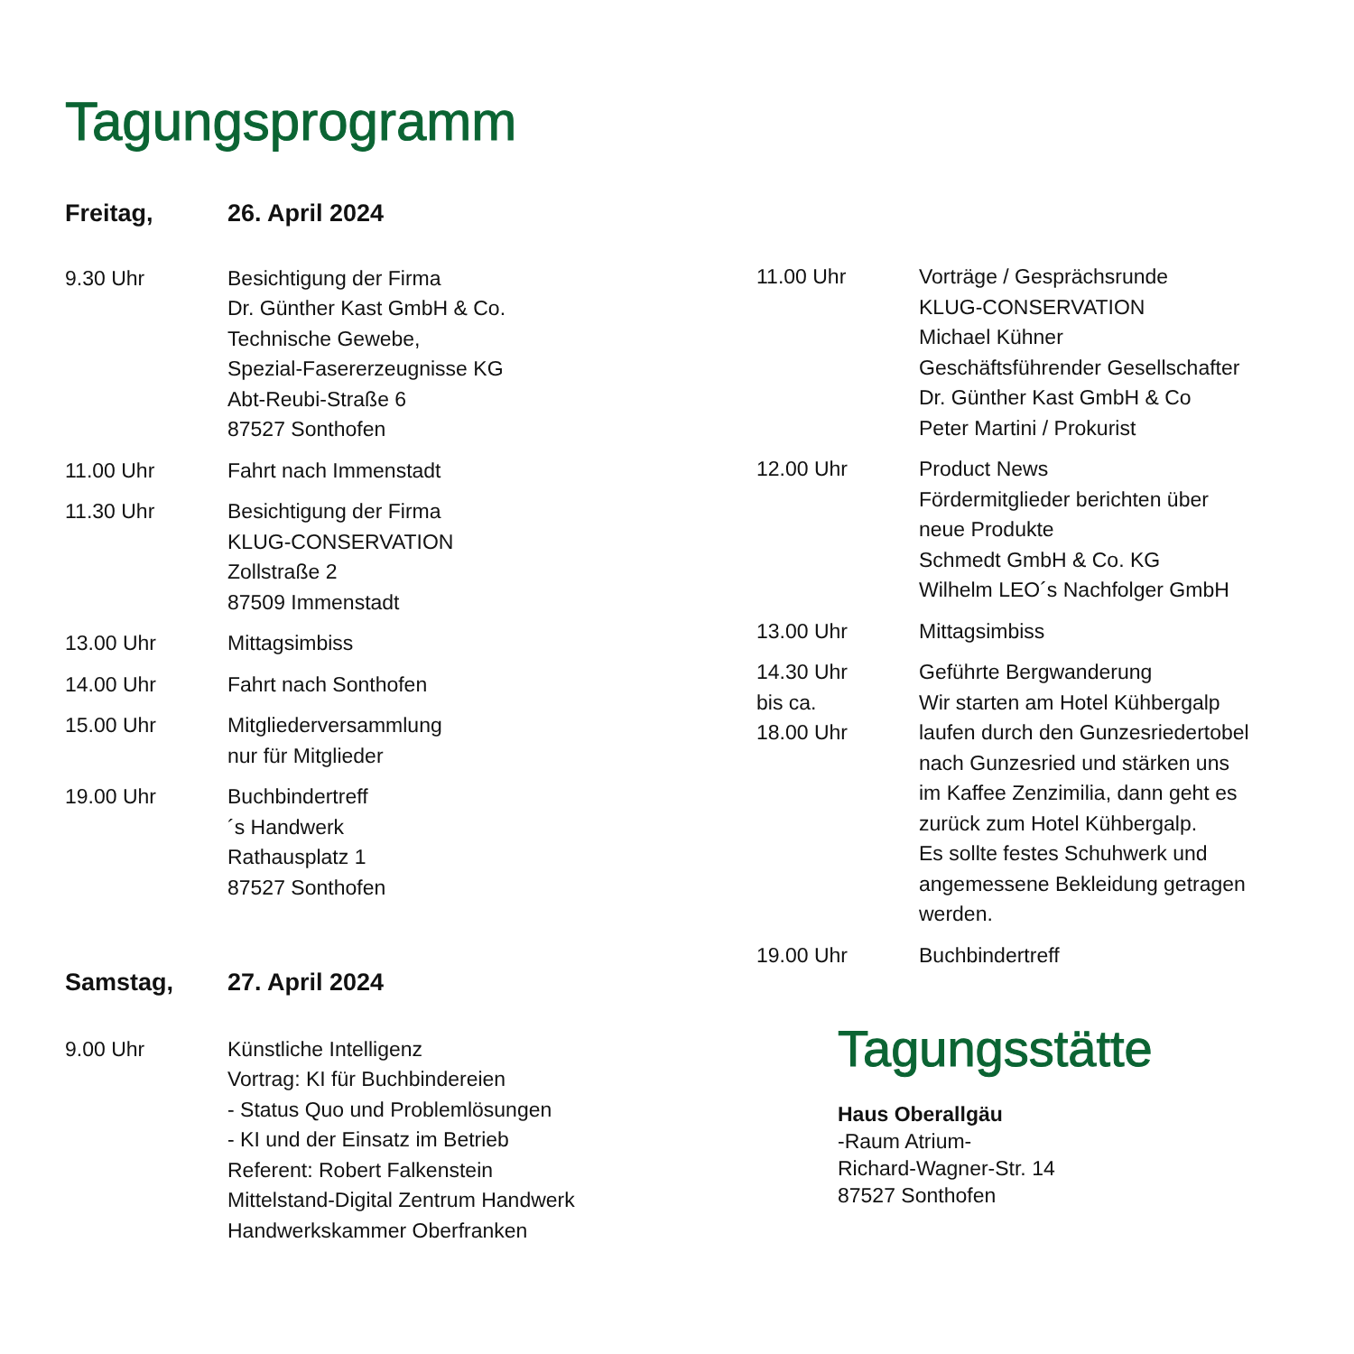Tagungsprogramm
Freitag, 26. April 2024
| 9.30 Uhr | Besichtigung der Firma Dr. Günther Kast GmbH & Co. Technische Gewebe, Spezial-Fasererzeugnisse KG Abt-Reubi-Straße 6 87527 Sonthofen |
| 11.00 Uhr | Fahrt nach Immenstadt |
| 11.30 Uhr | Besichtigung der Firma KLUG-CONSERVATION Zollstraße 2 87509 Immenstadt |
| 13.00 Uhr | Mittagsimbiss |
| 14.00 Uhr | Fahrt nach Sonthofen |
| 15.00 Uhr | Mitgliederversammlung nur für Mitglieder |
| 19.00 Uhr | Buchbindertreff ´s Handwerk Rathausplatz 1 87527 Sonthofen |
Samstag, 27. April 2024
| 9.00 Uhr | Künstliche Intelligenz Vortrag: KI für Buchbindereien - Status Quo und Problemlösungen - KI und der Einsatz im Betrieb Referent: Robert Falkenstein Mittelstand-Digital Zentrum Handwerk Handwerkskammer Oberfranken |
| 11.00 Uhr | Vorträge / Gesprächsrunde KLUG-CONSERVATION Michael Kühner Geschäftsführender Gesellschafter Dr. Günther Kast GmbH & Co Peter Martini / Prokurist |
| 12.00 Uhr | Product News Fördermitglieder berichten über neue Produkte Schmedt GmbH & Co. KG Wilhelm LEO´s Nachfolger GmbH |
| 13.00 Uhr | Mittagsimbiss |
| 14.30 Uhr bis ca. 18.00 Uhr | Geführte Bergwanderung Wir starten am Hotel Kühbergalp laufen durch den Gunzesriedertobel nach Gunzesried und stärken uns im Kaffee Zenzimilia, dann geht es zurück zum Hotel Kühbergalp. Es sollte festes Schuhwerk und angemessene Bekleidung getragen werden. |
| 19.00 Uhr | Buchbindertreff |
Tagungsstätte
Haus Oberallgäu
-Raum Atrium-
Richard-Wagner-Str. 14
87527 Sonthofen